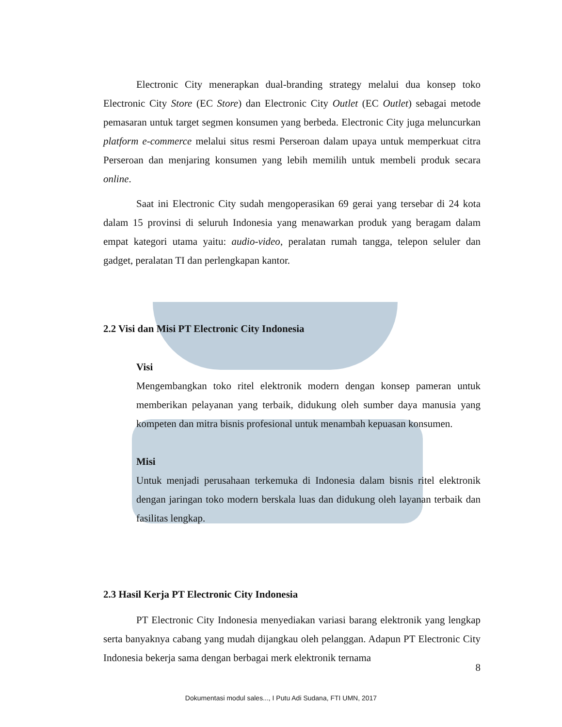Electronic City menerapkan dual-branding strategy melalui dua konsep toko Electronic City Store (EC Store) dan Electronic City Outlet (EC Outlet) sebagai metode pemasaran untuk target segmen konsumen yang berbeda. Electronic City juga meluncurkan platform e-commerce melalui situs resmi Perseroan dalam upaya untuk memperkuat citra Perseroan dan menjaring konsumen yang lebih memilih untuk membeli produk secara online.
Saat ini Electronic City sudah mengoperasikan 69 gerai yang tersebar di 24 kota dalam 15 provinsi di seluruh Indonesia yang menawarkan produk yang beragam dalam empat kategori utama yaitu: audio-video, peralatan rumah tangga, telepon seluler dan gadget, peralatan TI dan perlengkapan kantor.
2.2 Visi dan Misi PT Electronic City Indonesia
Visi
Mengembangkan toko ritel elektronik modern dengan konsep pameran untuk memberikan pelayanan yang terbaik, didukung oleh sumber daya manusia yang kompeten dan mitra bisnis profesional untuk menambah kepuasan konsumen.
Misi
Untuk menjadi perusahaan terkemuka di Indonesia dalam bisnis ritel elektronik dengan jaringan toko modern berskala luas dan didukung oleh layanan terbaik dan fasilitas lengkap.
2.3 Hasil Kerja PT Electronic City Indonesia
PT Electronic City Indonesia menyediakan variasi barang elektronik yang lengkap serta banyaknya cabang yang mudah dijangkau oleh pelanggan. Adapun PT Electronic City Indonesia bekerja sama dengan berbagai merk elektronik ternama
8
Dokumentasi modul sales..., I Putu Adi Sudana, FTI UMN, 2017